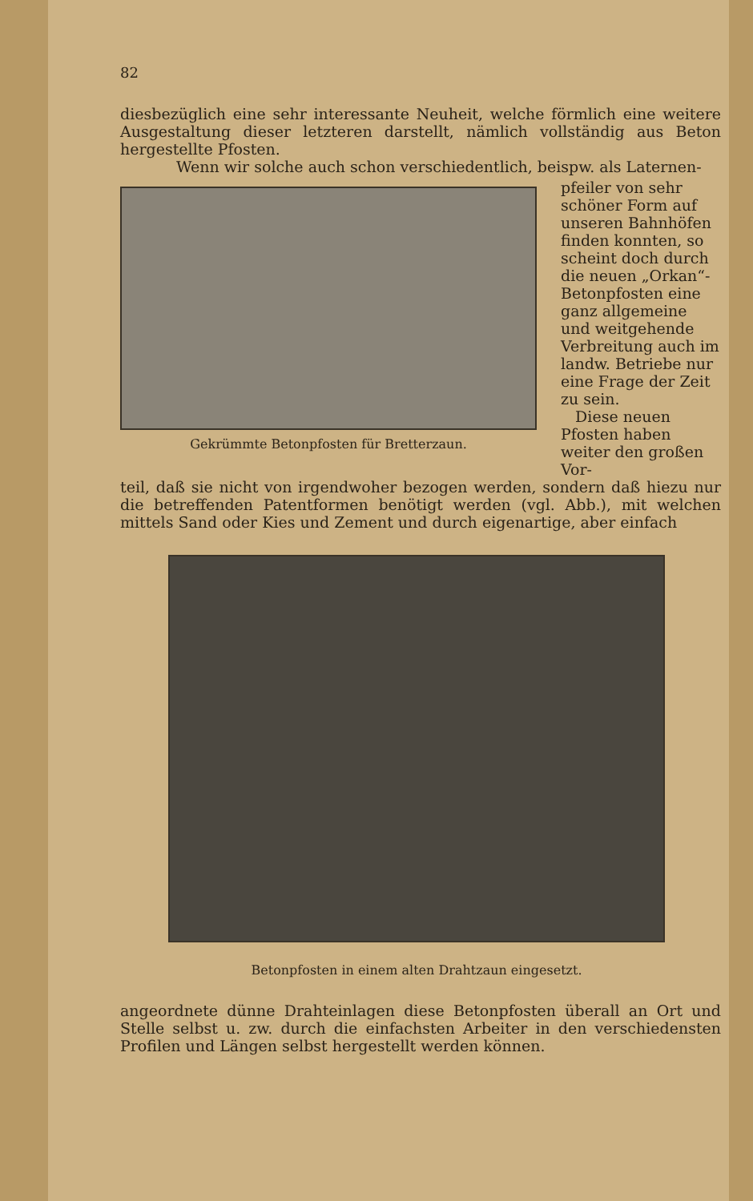82
diesbezüglich eine sehr interessante Neuheit, welche förmlich eine weitere Ausgestaltung dieser letzteren darstellt, nämlich vollständig aus Beton hergestellte Pfosten.
Wenn wir solche auch schon verschiedentlich, beispw. als Laternen-
Gekrümmte Betonpfosten für Bretterzaun.
pfeiler von sehr schöner Form auf unseren Bahnhöfen finden konnten, so scheint doch durch die neuen „Orkan“-Betonpfosten eine ganz allgemeine und weitgehende Verbreitung auch im landw. Betriebe nur eine Frage der Zeit zu sein.
Diese neuen Pfosten haben weiter den großen Vor-
teil, daß sie nicht von irgendwoher bezogen werden, sondern daß hiezu nur die betreffenden Patentformen benötigt werden (vgl. Abb.), mit welchen mittels Sand oder Kies und Zement und durch eigenartige, aber einfach
Betonpfosten in einem alten Drahtzaun eingesetzt.
angeordnete dünne Drahteinlagen diese Betonpfosten überall an Ort und Stelle selbst u. zw. durch die einfachsten Arbeiter in den verschiedensten Profilen und Längen selbst hergestellt werden können.